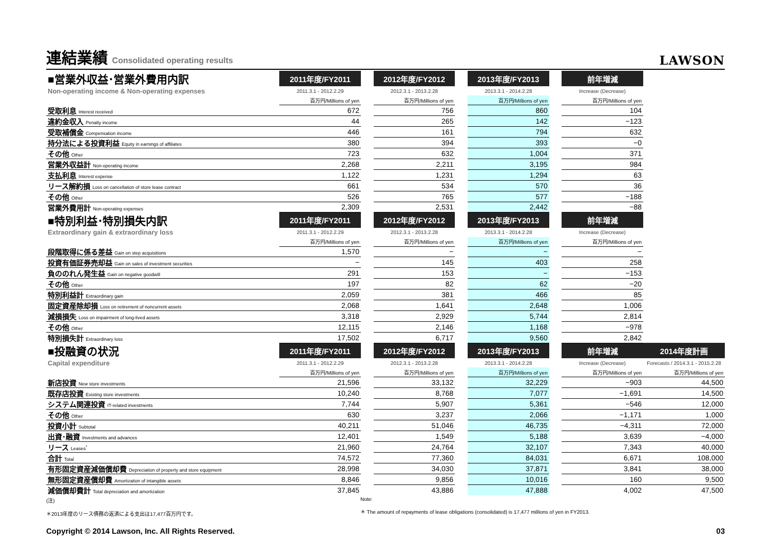連結業績 Consolidated operating results
LAWSON
| ■営業外収益･営業外費用内訳 | 2011年度/FY2011 | | 2012年度/FY2012 | | 2013年度/FY2013 | | 前年増減 | |
| Non-operating income & Non-operating expenses | 2011.3.1 - 2012.2.29 | | 2012.3.1 - 2013.2.28 | | 2013.3.1 - 2014.2.28 | | Increase (Decrease) | |
| | 百万円/Millions of yen | | 百万円/Millions of yen | | 百万円/Millions of yen | | 百万円/Millions of yen | |
| 受取利息 Interest received | 672 | | 756 | | 860 | | 104 | |
| 違約金収入 Penalty income | 44 | | 265 | | 142 | | −123 | |
| 受取補償金 Compensation income | 446 | | 161 | | 794 | | 632 | |
| 持分法による投資利益 Equity in earnings of affiliates | 380 | | 394 | | 393 | | −0 | |
| その他 Other | 723 | | 632 | | 1,004 | | 371 | |
| 営業外収益計 Non-operating income | 2,268 | | 2,211 | | 3,195 | | 984 | |
| 支払利息 Interest expense | 1,122 | | 1,231 | | 1,294 | | 63 | |
| リース解約損 Loss on cancellation of store lease contract | 661 | | 534 | | 570 | | 36 | |
| その他 Other | 526 | | 765 | | 577 | | −188 | |
| 営業外費用計 Non-operating expenses | 2,309 | | 2,531 | | 2,442 | | −88 | |
| ■特別利益･特別損失内訳 | 2011年度/FY2011 | | 2012年度/FY2012 | | 2013年度/FY2013 | | 前年増減 | |
| Extraordinary gain & extraordinary loss | 2011.3.1 - 2012.2.29 | | 2012.3.1 - 2013.2.28 | | 2013.3.1 - 2014.2.28 | | Increase (Decrease) | |
| | 百万円/Millions of yen | | 百万円/Millions of yen | | 百万円/Millions of yen | | 百万円/Millions of yen | |
| 段階取得に係る差益 Gain on step acquisitions | 1,570 | | − | | − | | − | |
| 投資有価証券売却益 Gain on sales of investment securities | − | | 145 | | 403 | | 258 | |
| 負ののれん発生益 Gain on negative goodwill | 291 | | 153 | | − | | −153 | |
| その他 Other | 197 | | 82 | | 62 | | −20 | |
| 特別利益計 Extraordinary gain | 2,059 | | 381 | | 466 | | 85 | |
| 固定資産除却損 Loss on retirement of noncurrent assets | 2,068 | | 1,641 | | 2,648 | | 1,006 | |
| 減損損失 Loss on impairment of long-lived assets | 3,318 | | 2,929 | | 5,744 | | 2,814 | |
| その他 Other | 12,115 | | 2,146 | | 1,168 | | −978 | |
| 特別損失計 Extraordinary loss | 17,502 | | 6,717 | | 9,560 | | 2,842 | |
| ■投融資の状況 | 2011年度/FY2011 | | 2012年度/FY2012 | | 2013年度/FY2013 | | 前年増減 | 2014年度計画 |
| Capital expenditure | 2011.3.1 - 2012.2.29 | | 2012.3.1 - 2013.2.28 | | 2013.3.1 - 2014.2.28 | | Increase (Decrease) | Forecasts / 2014.3.1 - 2015.2.28 |
| | 百万円/Millions of yen | | 百万円/Millions of yen | | 百万円/Millions of yen | | 百万円/Millions of yen | 百万円/Millions of yen |
| 新店投資 New store investments | 21,596 | | 33,132 | | 32,229 | | −903 | 44,500 |
| 既存店投資 Existing store investments | 10,240 | | 8,768 | | 7,077 | | −1,691 | 14,500 |
| システム関連投資 IT-related investments | 7,744 | | 5,907 | | 5,361 | | −546 | 12,000 |
| その他 Other | 630 | | 3,237 | | 2,066 | | −1,171 | 1,000 |
| 投資小計 Subtotal | 40,211 | | 51,046 | | 46,735 | | −4,311 | 72,000 |
| 出資･融資 Investments and advances | 12,401 | | 1,549 | | 5,188 | | 3,639 | −4,000 |
| リース Leases<sup>*</sup> | 21,960 | | 24,764 | | 32,107 | | 7,343 | 40,000 |
| 合計 Total | 74,572 | | 77,360 | | 84,031 | | 6,671 | 108,000 |
| 有形固定資産減価償却費 Depreciation of property and store equipment | 28,998 | | 34,030 | | 37,871 | | 3,841 | 38,000 |
| 無形固定資産償却費 Amortization of intangible assets | 8,846 | | 9,856 | | 10,016 | | 160 | 9,500 |
| 減価償却費計 Total depreciation and amortization | 37,845 | | 43,886 | | 47,888 | | 4,002 | 47,500 |
(注)
＊2013年度のリース債務の返済による支出は17,477百万円です。
Note:
＊ The amount of repayments of lease obligations (consolidated) is 17,477 millions of yen in FY2013.
Copyright © 2014 Lawson, Inc. All Rights Reserved. 03